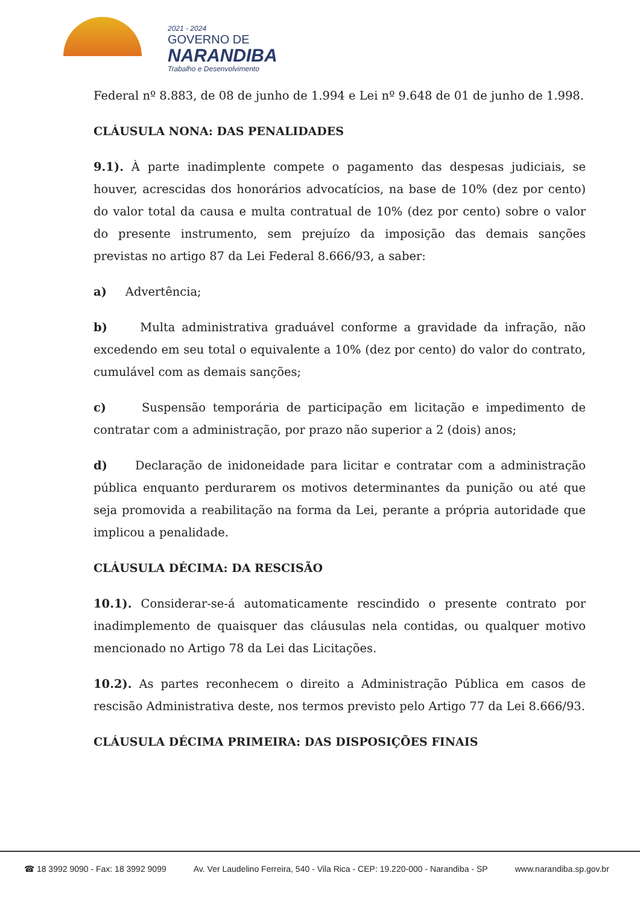2021 - 2024
GOVERNO DE
NARANDIBA
Trabalho e Desenvolvimento
Federal nº 8.883, de 08 de junho de 1.994 e Lei nº 9.648 de 01 de junho de 1.998.
CLÁUSULA NONA: DAS PENALIDADES
9.1). À parte inadimplente compete o pagamento das despesas judiciais, se houver, acrescidas dos honorários advocatícios, na base de 10% (dez por cento) do valor total da causa e multa contratual de 10% (dez por cento) sobre o valor do presente instrumento, sem prejuízo da imposição das demais sanções previstas no artigo 87 da Lei Federal 8.666/93, a saber:
a) Advertência;
b) Multa administrativa graduável conforme a gravidade da infração, não excedendo em seu total o equivalente a 10% (dez por cento) do valor do contrato, cumulável com as demais sanções;
c) Suspensão temporária de participação em licitação e impedimento de contratar com a administração, por prazo não superior a 2 (dois) anos;
d) Declaração de inidoneidade para licitar e contratar com a administração pública enquanto perdurarem os motivos determinantes da punição ou até que seja promovida a reabilitação na forma da Lei, perante a própria autoridade que implicou a penalidade.
CLÁUSULA DÉCIMA: DA RESCISÃO
10.1). Considerar-se-á automaticamente rescindido o presente contrato por inadimplemento de quaisquer das cláusulas nela contidas, ou qualquer motivo mencionado no Artigo 78 da Lei das Licitações.
10.2). As partes reconhecem o direito a Administração Pública em casos de rescisão Administrativa deste, nos termos previsto pelo Artigo 77 da Lei 8.666/93.
CLÁUSULA DÉCIMA PRIMEIRA: DAS DISPOSIÇÕES FINAIS
☎ 18 3992 9090 - Fax: 18 3992 9099 Av. Ver Laudelino Ferreira, 540 - Vila Rica - CEP: 19.220-000 - Narandiba - SP www.narandiba.sp.gov.br